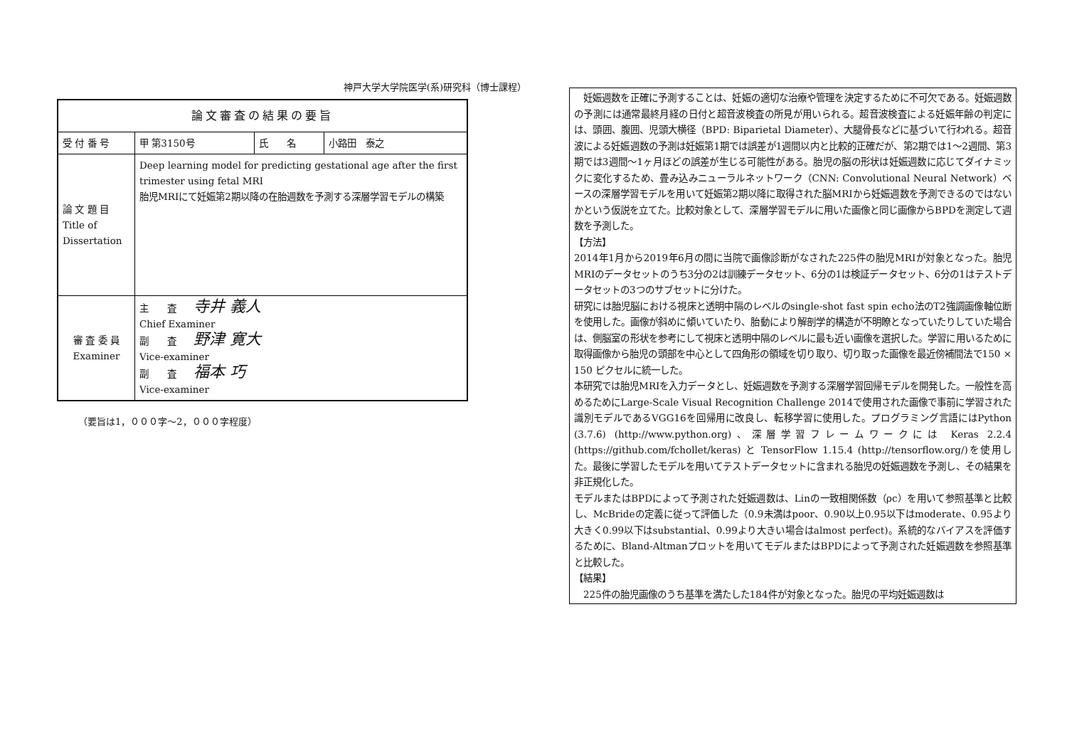神戸大学大学院医学(系)研究科（博士課程）
| 論文審査の結果の要旨 | | | |
| 受 付 番 号 | 甲 第3150号 | 氏 名 | 小路田 泰之 |
| 論 文 題 目 Title of Dissertation | Deep learning model for predicting gestational age after the first trimester using fetal MRI 胎児MRIにて妊娠第2期以降の在胎週数を予測する深層学習モデルの構築 | | |
| 審 査 委 員 Examiner | 主 査 寺井 義人 Chief Examiner 副 査 野津 寛大 Vice-examiner 副 査 福本 巧 Vice-examiner | | |
（要旨は1，０００字～2，０００字程度）
　妊娠週数を正確に予測することは、妊娠の適切な治療や管理を決定するために不可欠である。妊娠週数の予測には通常最終月経の日付と超音波検査の所見が用いられる。超音波検査による妊娠年齢の判定には、頭囲、腹囲、児頭大横径（BPD: Biparietal Diameter）、大腿骨長などに基づいて行われる。超音波による妊娠週数の予測は妊娠第1期では誤差が1週間以内と比較的正確だが、第2期では1～2週間、第3期では3週間～1ヶ月ほどの誤差が生じる可能性がある。胎児の脳の形状は妊娠週数に応じてダイナミックに変化するため、畳み込みニューラルネットワーク（CNN: Convolutional Neural Network）ベースの深層学習モデルを用いて妊娠第2期以降に取得された脳MRIから妊娠週数を予測できるのではないかという仮説を立てた。比較対象として、深層学習モデルに用いた画像と同じ画像からBPDを測定して週数を予測した。
【方法】
2014年1月から2019年6月の間に当院で画像診断がなされた225件の胎児MRIが対象となった。胎児MRIのデータセットのうち3分の2は訓練データセット、6分の1は検証データセット、6分の1はテストデータセットの3つのサブセットに分けた。
研究には胎児脳における視床と透明中隔のレベルのsingle-shot fast spin echo法のT2強調画像軸位断を使用した。画像が斜めに傾いていたり、胎動により解剖学的構造が不明瞭となっていたりしていた場合は、側脳室の形状を参考にして視床と透明中隔のレベルに最も近い画像を選択した。学習に用いるために取得画像から胎児の頭部を中心として四角形の領域を切り取り、切り取った画像を最近傍補間法で150 × 150 ピクセルに統一した。
本研究では胎児MRIを入力データとし、妊娠週数を予測する深層学習回帰モデルを開発した。一般性を高めるためにLarge-Scale Visual Recognition Challenge 2014で使用された画像で事前に学習された識別モデルであるVGG16を回帰用に改良し、転移学習に使用した。プログラミング言語にはPython (3.7.6) (http://www.python.org)、深層学習フレームワークには Keras 2.2.4 (https://github.com/fchollet/keras) と TensorFlow 1.15.4 (http://tensorflow.org/)を使用した。最後に学習したモデルを用いてテストデータセットに含まれる胎児の妊娠週数を予測し、その結果を非正規化した。
モデルまたはBPDによって予測された妊娠週数は、Linの一致相関係数（ρc）を用いて参照基準と比較し、McBrideの定義に従って評価した（0.9未満はpoor、0.90以上0.95以下はmoderate、0.95より大きく0.99以下はsubstantial、0.99より大きい場合はalmost perfect)。系統的なバイアスを評価するために、Bland-Altmanプロットを用いてモデルまたはBPDによって予測された妊娠週数を参照基準と比較した。
【結果】
　225件の胎児画像のうち基準を満たした184件が対象となった。胎児の平均妊娠週数は